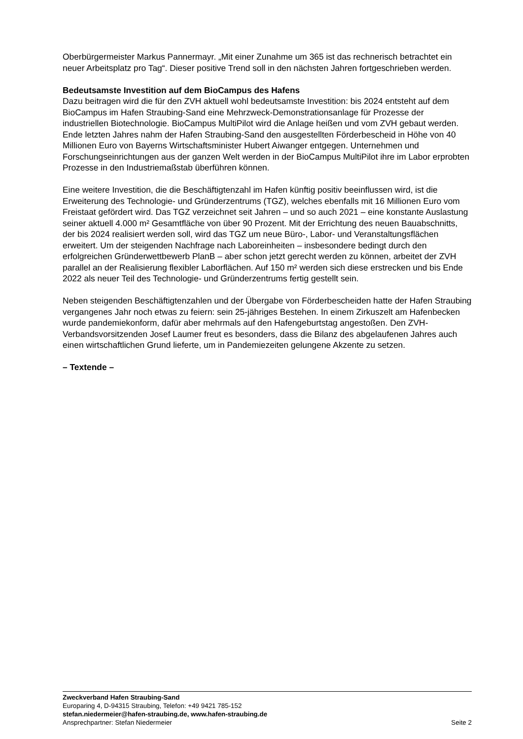Oberbürgermeister Markus Pannermayr. „Mit einer Zunahme um 365 ist das rechnerisch betrachtet ein neuer Arbeitsplatz pro Tag“. Dieser positive Trend soll in den nächsten Jahren fortgeschrieben werden.
Bedeutsamste Investition auf dem BioCampus des Hafens
Dazu beitragen wird die für den ZVH aktuell wohl bedeutsamste Investition: bis 2024 entsteht auf dem BioCampus im Hafen Straubing-Sand eine Mehrzweck-Demonstrationsanlage für Prozesse der industriellen Biotechnologie. BioCampus MultiPilot wird die Anlage heißen und vom ZVH gebaut werden. Ende letzten Jahres nahm der Hafen Straubing-Sand den ausgestellten Förderbescheid in Höhe von 40 Millionen Euro von Bayerns Wirtschaftsminister Hubert Aiwanger entgegen. Unternehmen und Forschungseinrichtungen aus der ganzen Welt werden in der BioCampus MultiPilot ihre im Labor erprobten Prozesse in den Industriemaßstab überführen können.
Eine weitere Investition, die die Beschäftigtenzahl im Hafen künftig positiv beeinflussen wird, ist die Erweiterung des Technologie- und Gründerzentrums (TGZ), welches ebenfalls mit 16 Millionen Euro vom Freistaat gefördert wird. Das TGZ verzeichnet seit Jahren – und so auch 2021 – eine konstante Auslastung seiner aktuell 4.000 m² Gesamtfläche von über 90 Prozent. Mit der Errichtung des neuen Bauabschnitts, der bis 2024 realisiert werden soll, wird das TGZ um neue Büro-, Labor- und Veranstaltungsflächen erweitert. Um der steigenden Nachfrage nach Laboreinheiten – insbesondere bedingt durch den erfolgreichen Gründerwettbewerb PlanB – aber schon jetzt gerecht werden zu können, arbeitet der ZVH parallel an der Realisierung flexibler Laborflächen. Auf 150 m² werden sich diese erstrecken und bis Ende 2022 als neuer Teil des Technologie- und Gründerzentrums fertig gestellt sein.
Neben steigenden Beschäftigtenzahlen und der Übergabe von Förderbescheiden hatte der Hafen Straubing vergangenes Jahr noch etwas zu feiern: sein 25-jähriges Bestehen. In einem Zirkuszelt am Hafenbecken wurde pandemiekonform, dafür aber mehrmals auf den Hafengeburtstag angestoßen. Den ZVH-Verbandsvorsitzenden Josef Laumer freut es besonders, dass die Bilanz des abgelaufenen Jahres auch einen wirtschaftlichen Grund lieferte, um in Pandemiezeiten gelungene Akzente zu setzen.
– Textende –
Zweckverband Hafen Straubing-Sand
Europaring 4, D-94315 Straubing, Telefon: +49 9421 785-152
stefan.niedermeier@hafen-straubing.de, www.hafen-straubing.de
Ansprechpartner: Stefan Niedermeier Seite 2